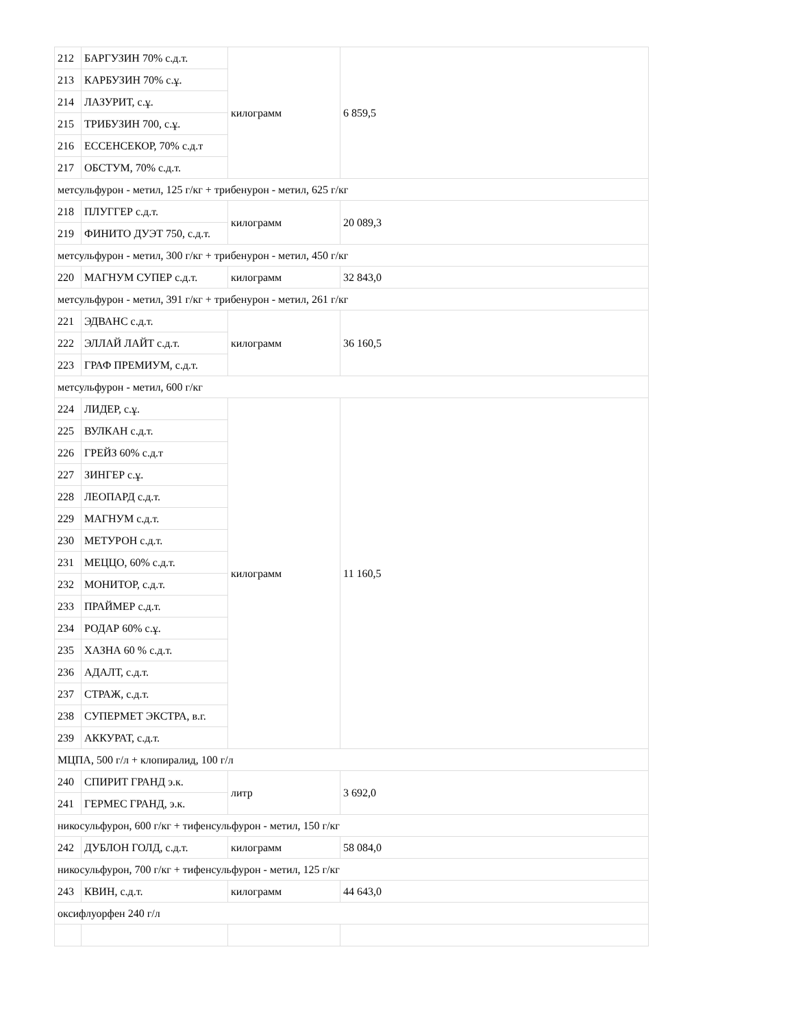| 212 | БАРГУЗИН 70% с.д.т. | килограмм | 6 859,5 |
| 213 | КАРБУЗИН 70% с.ұ. | | |
| 214 | ЛАЗУРИТ, с.ұ. | | |
| 215 | ТРИБУЗИН 700, с.ұ. | | |
| 216 | ЕССЕНСЕКОР, 70% с.д.т | | |
| 217 | ОБСТУМ, 70% с.д.т. | | |
| метсульфурон - метил, 125 г/кг + трибенурон - метил, 625 г/кг | | | |
| 218 | ПЛУГГЕР с.д.т. | килограмм | 20 089,3 |
| 219 | ФИНИТО ДУЭТ 750, с.д.т. | | |
| метсульфурон - метил, 300 г/кг + трибенурон - метил, 450 г/кг | | | |
| 220 | МАГНУМ СУПЕР с.д.т. | килограмм | 32 843,0 |
| метсульфурон - метил, 391 г/кг + трибенурон - метил, 261 г/кг | | | |
| 221 | ЭДВАНС с.д.т. | килограмм | 36 160,5 |
| 222 | ЭЛЛАЙ ЛАЙТ с.д.т. | | |
| 223 | ГРАФ ПРЕМИУМ, с.д.т. | | |
| метсульфурон - метил, 600 г/кг | | | |
| 224 | ЛИДЕР, с.ұ. | килограмм | 11 160,5 |
| 225 | ВУЛКАН с.д.т. | | |
| 226 | ГРЕЙЗ 60% с.д.т | | |
| 227 | ЗИНГЕР с.ұ. | | |
| 228 | ЛЕОПАРД с.д.т. | | |
| 229 | МАГНУМ с.д.т. | | |
| 230 | МЕТУРОН с.д.т. | | |
| 231 | МЕЦЦО, 60% с.д.т. | | |
| 232 | МОНИТОР, с.д.т. | | |
| 233 | ПРАЙМЕР с.д.т. | | |
| 234 | РОДАР 60% с.ұ. | | |
| 235 | ХАЗНА 60 % с.д.т. | | |
| 236 | АДАЛТ, с.д.т. | | |
| 237 | СТРАЖ, с.д.т. | | |
| 238 | СУПЕРМЕТ ЭКСТРА, в.г. | | |
| 239 | АККУРАТ, с.д.т. | | |
| МЦПА, 500 г/л + клопиралид, 100 г/л | | | |
| 240 | СПИРИТ ГРАНД э.к. | литр | 3 692,0 |
| 241 | ГЕРМЕС ГРАНД, э.к. | | |
| никосульфурон, 600 г/кг + тифенсульфурон - метил, 150 г/кг | | | |
| 242 | ДУБЛОН ГОЛД, с.д.т. | килограмм | 58 084,0 |
| никосульфурон, 700 г/кг + тифенсульфурон - метил, 125 г/кг | | | |
| 243 | КВИН, с.д.т. | килограмм | 44 643,0 |
| оксифлуорфен 240 г/л | | | |